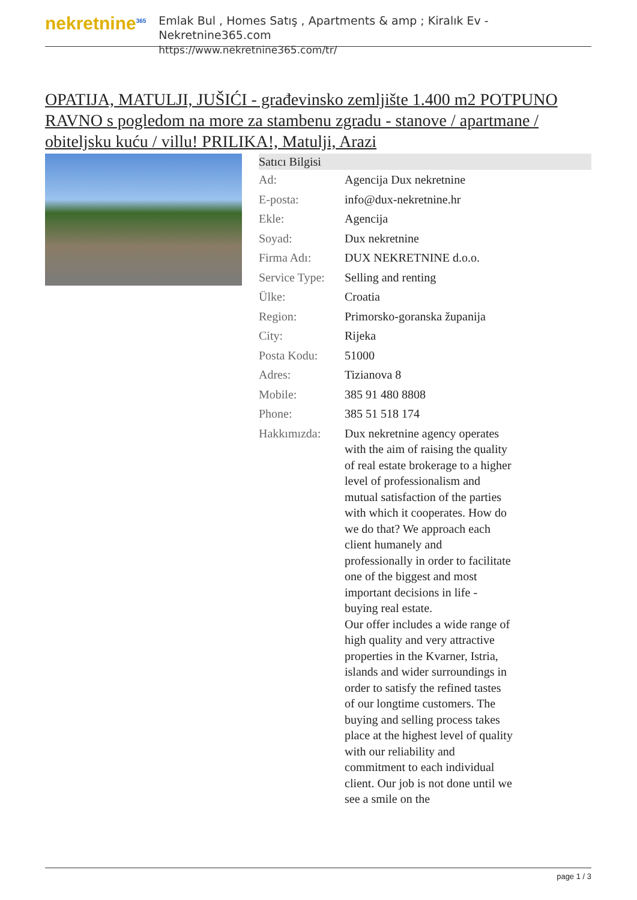nekretnine<sup>365</sup>
Emlak Bul , Homes Satış , Apartments & amp ; Kiralık Ev - Nekretnine365.com
https://www.nekretnine365.com/tr/
OPATIJA, MATULJI, JUŠIĆI - građevinsko zemljište 1.400 m2 POTPUNO RAVNO s pogledom na more za stambenu zgradu - stanove / apartmane / obiteljsku kuću / villu! PRILIKA!, Matulji, Arazi
| Satıcı Bilgisi | | |
| --- | --- | --- |
| Ad: | Agencija Dux nekretnine | |
| E-posta: | info@dux-nekretnine.hr | |
| Ekle: | Agencija | |
| Soyad: | Dux nekretnine | |
| Firma Adı: | DUX NEKRETNINE d.o.o. | |
| Service Type: | Selling and renting | |
| Ülke: | Croatia | |
| Region: | Primorsko-goranska županija | |
| City: | Rijeka | |
| Posta Kodu: | 51000 | |
| Adres: | Tizianova 8 | |
| Mobile: | 385 91 480 8808 | |
| Phone: | 385 51 518 174 | |
| Hakkımızda: | Dux nekretnine agency operates with the aim of raising the quality of real estate brokerage to a higher level of professionalism and mutual satisfaction of the parties with which it cooperates. How do we do that? We approach each client humanely and professionally in order to facilitate one of the biggest and most important decisions in life - buying real estate. Our offer includes a wide range of high quality and very attractive properties in the Kvarner, Istria, islands and wider surroundings in order to satisfy the refined tastes of our longtime customers. The buying and selling process takes place at the highest level of quality with our reliability and commitment to each individual client. Our job is not done until we see a smile on the | |
page 1 / 3